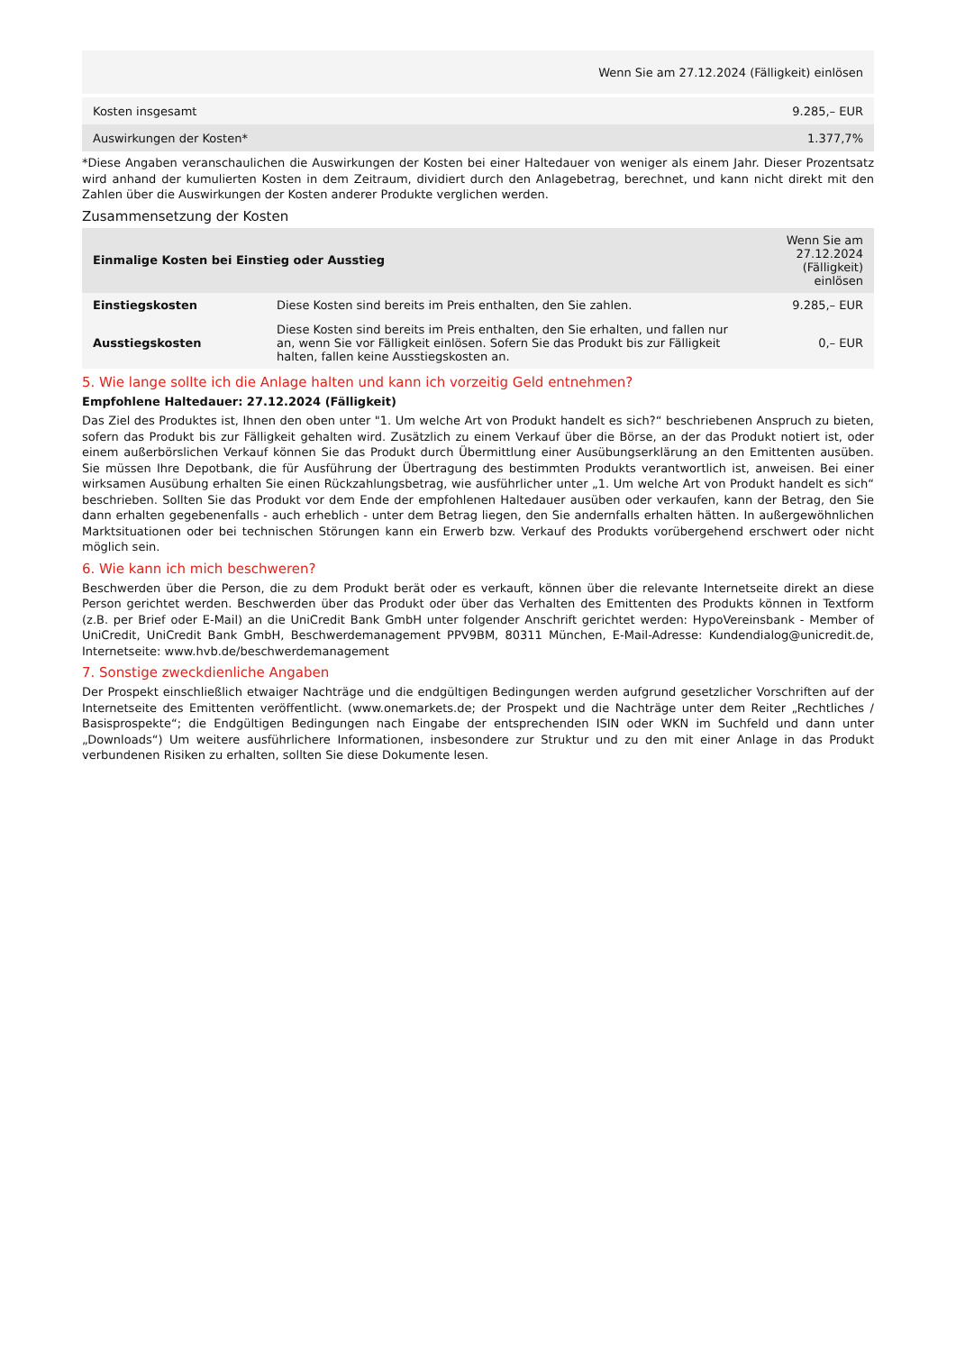| | Wenn Sie am 27.12.2024 (Fälligkeit) einlösen |
| --- | --- |
| Kosten insgesamt | 9.285,– EUR |
| Auswirkungen der Kosten* | 1.377,7% |
*Diese Angaben veranschaulichen die Auswirkungen der Kosten bei einer Haltedauer von weniger als einem Jahr. Dieser Prozentsatz wird anhand der kumulierten Kosten in dem Zeitraum, dividiert durch den Anlagebetrag, berechnet, und kann nicht direkt mit den Zahlen über die Auswirkungen der Kosten anderer Produkte verglichen werden.
Zusammensetzung der Kosten
| Einmalige Kosten bei Einstieg oder Ausstieg | | Wenn Sie am 27.12.2024 (Fälligkeit) einlösen |
| --- | --- | --- |
| Einstiegskosten | Diese Kosten sind bereits im Preis enthalten, den Sie zahlen. | 9.285,– EUR |
| Ausstiegskosten | Diese Kosten sind bereits im Preis enthalten, den Sie erhalten, und fallen nur an, wenn Sie vor Fälligkeit einlösen. Sofern Sie das Produkt bis zur Fälligkeit halten, fallen keine Ausstiegskosten an. | 0,– EUR |
5. Wie lange sollte ich die Anlage halten und kann ich vorzeitig Geld entnehmen?
Empfohlene Haltedauer: 27.12.2024 (Fälligkeit)
Das Ziel des Produktes ist, Ihnen den oben unter "1. Um welche Art von Produkt handelt es sich?“ beschriebenen Anspruch zu bieten, sofern das Produkt bis zur Fälligkeit gehalten wird. Zusätzlich zu einem Verkauf über die Börse, an der das Produkt notiert ist, oder einem außerbörslichen Verkauf können Sie das Produkt durch Übermittlung einer Ausübungserklärung an den Emittenten ausüben. Sie müssen Ihre Depotbank, die für Ausführung der Übertragung des bestimmten Produkts verantwortlich ist, anweisen. Bei einer wirksamen Ausübung erhalten Sie einen Rückzahlungsbetrag, wie ausführlicher unter „1. Um welche Art von Produkt handelt es sich“ beschrieben. Sollten Sie das Produkt vor dem Ende der empfohlenen Haltedauer ausüben oder verkaufen, kann der Betrag, den Sie dann erhalten gegebenenfalls - auch erheblich - unter dem Betrag liegen, den Sie andernfalls erhalten hätten. In außergewöhnlichen Marktsituationen oder bei technischen Störungen kann ein Erwerb bzw. Verkauf des Produkts vorübergehend erschwert oder nicht möglich sein.
6. Wie kann ich mich beschweren?
Beschwerden über die Person, die zu dem Produkt berät oder es verkauft, können über die relevante Internetseite direkt an diese Person gerichtet werden. Beschwerden über das Produkt oder über das Verhalten des Emittenten des Produkts können in Textform (z.B. per Brief oder E-Mail) an die UniCredit Bank GmbH unter folgender Anschrift gerichtet werden: HypoVereinsbank - Member of UniCredit, UniCredit Bank GmbH, Beschwerdemanagement PPV9BM, 80311 München, E-Mail-Adresse: Kundendialog@unicredit.de, Internetseite: www.hvb.de/beschwerdemanagement
7. Sonstige zweckdienliche Angaben
Der Prospekt einschließlich etwaiger Nachträge und die endgültigen Bedingungen werden aufgrund gesetzlicher Vorschriften auf der Internetseite des Emittenten veröffentlicht. (www.onemarkets.de; der Prospekt und die Nachträge unter dem Reiter „Rechtliches / Basisprospekte“; die Endgültigen Bedingungen nach Eingabe der entsprechenden ISIN oder WKN im Suchfeld und dann unter „Downloads“) Um weitere ausführlichere Informationen, insbesondere zur Struktur und zu den mit einer Anlage in das Produkt verbundenen Risiken zu erhalten, sollten Sie diese Dokumente lesen.